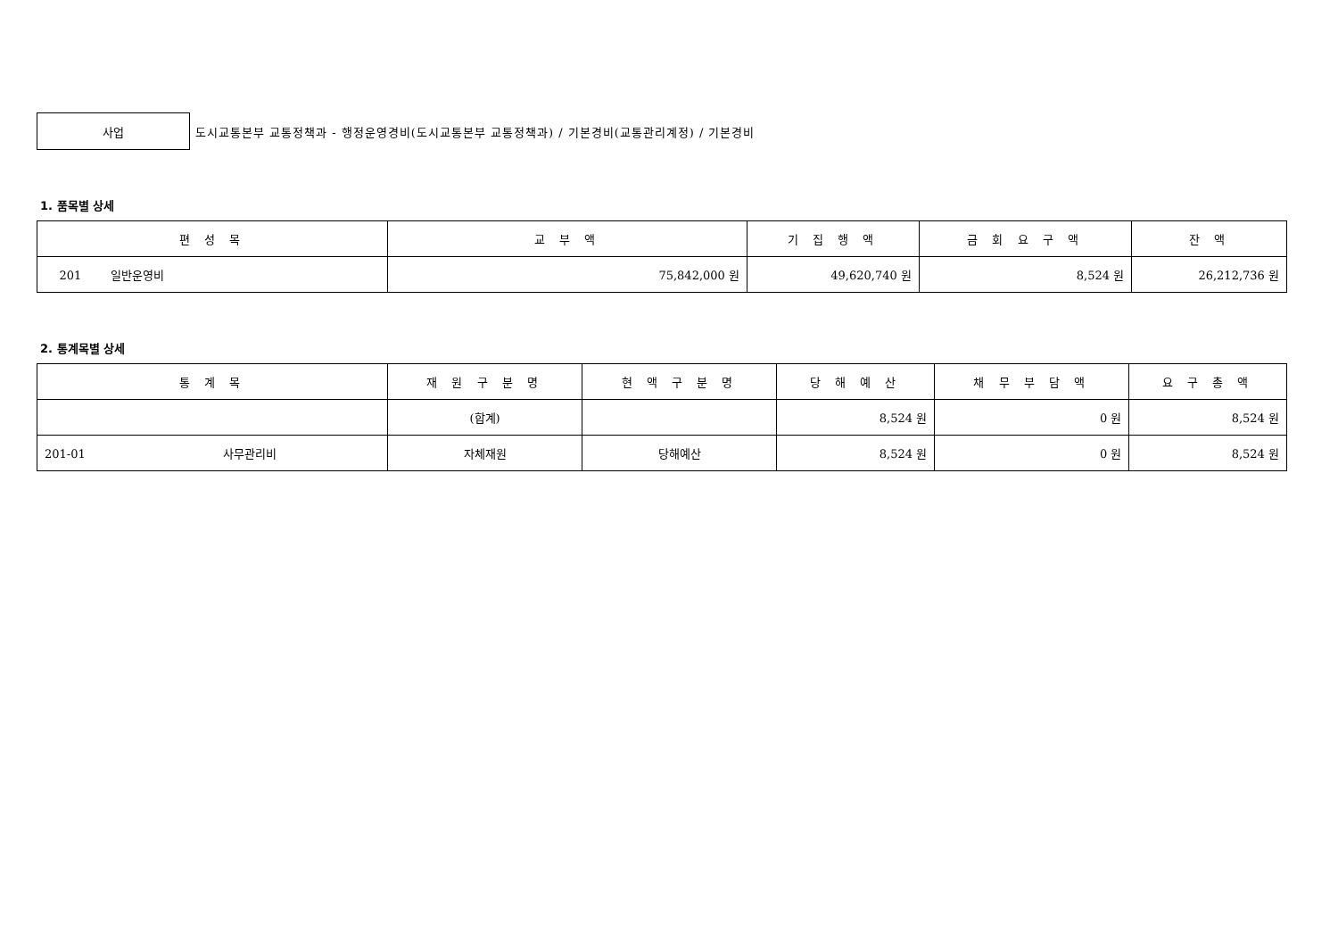사업
도시교통본부 교통정책과 - 행정운영경비(도시교통본부 교통정책과) / 기본경비(교통관리계정) / 기본경비
1. 품목별 상세
| 편 성 목 | 교 부 액 | 기 집 행 액 | 금 회 요 구 액 | 잔 액 |
| --- | --- | --- | --- | --- |
| 201 일반운영비 | 75,842,000 원 | 49,620,740 원 | 8,524 원 | 26,212,736 원 |
2. 통계목별 상세
| 통 계 목 | 재 원 구 분 명 | 현 액 구 분 명 | 당 해 예 산 | 채 무 부 담 액 | 요 구 총 액 |
| --- | --- | --- | --- | --- | --- |
| | (합계) | | 8,524 원 | 0 원 | 8,524 원 |
| 201-01 사무관리비 | 자체재원 | 당해예산 | 8,524 원 | 0 원 | 8,524 원 |